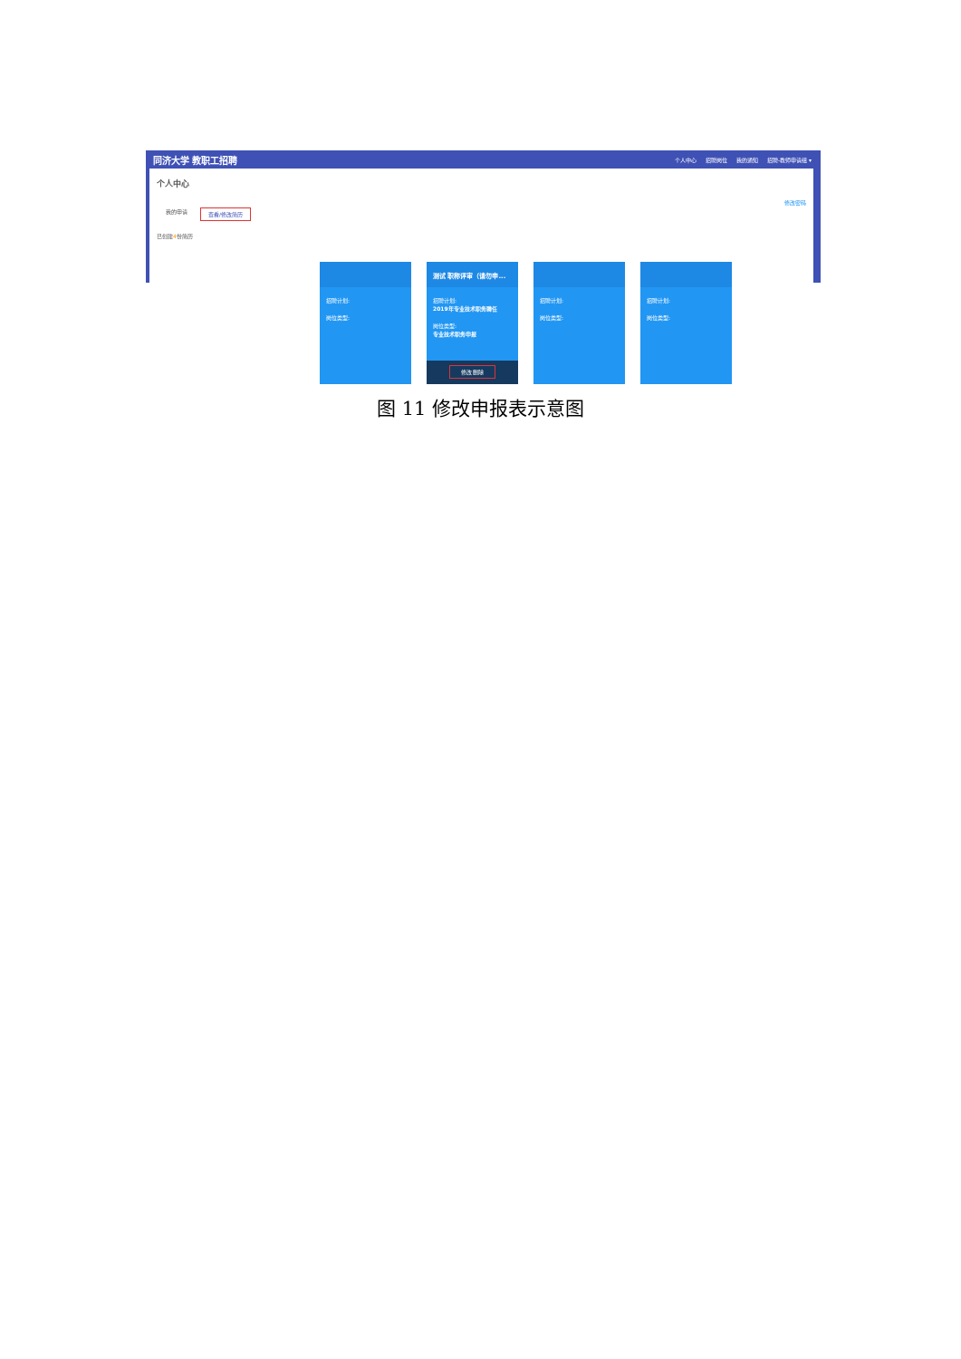同济大学 教职工招聘
个人中心 招聘岗位 我的通知 招聘-教师申请组 ▾
个人中心
修改密码
我的申请 查看/修改简历
已创建4份简历
招聘计划:
岗位类型:
测试 职称评审（请勿申...
招聘计划:
2019年专业技术职务聘任
岗位类型:
专业技术职务申报
修改 删除
招聘计划:
岗位类型:
招聘计划:
岗位类型:
图 11 修改申报表示意图